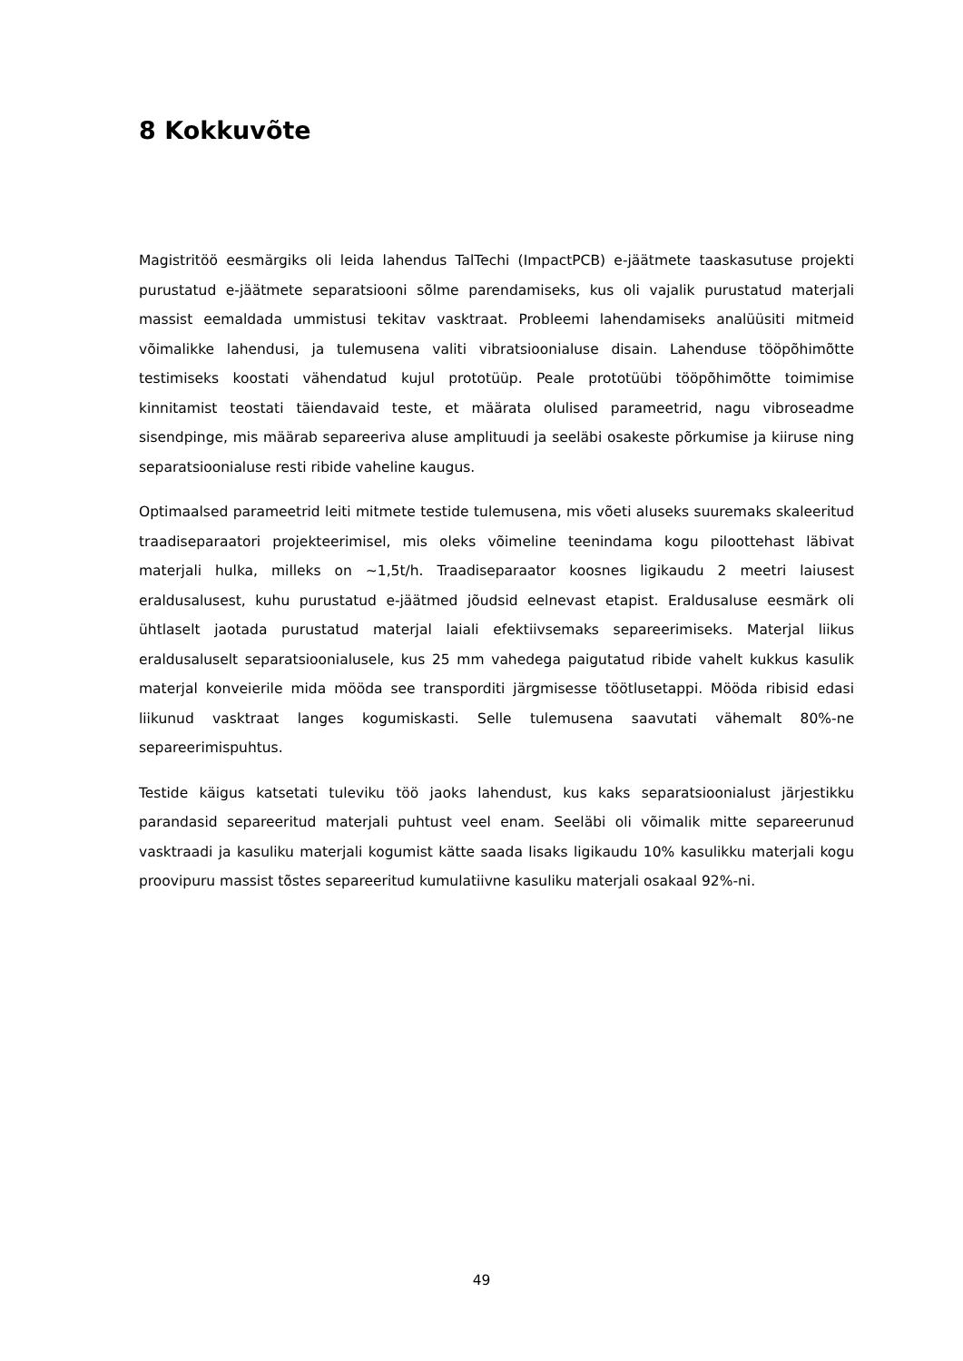8 Kokkuvõte
Magistritöö eesmärgiks oli leida lahendus TalTechi (ImpactPCB) e-jäätmete taaskasutuse projekti purustatud e-jäätmete separatsiooni sõlme parendamiseks, kus oli vajalik purustatud materjali massist eemaldada ummistusi tekitav vasktraat. Probleemi lahendamiseks analüüsiti mitmeid võimalikke lahendusi, ja tulemusena valiti vibratsioonialuse disain. Lahenduse tööpõhimõtte testimiseks koostati vähendatud kujul prototüüp. Peale prototüübi tööpõhimõtte toimimise kinnitamist teostati täiendavaid teste, et määrata olulised parameetrid, nagu vibroseadme sisendpinge, mis määrab separeeriva aluse amplituudi ja seeläbi osakeste põrkumise ja kiiruse ning separatsioonialuse resti ribide vaheline kaugus.
Optimaalsed parameetrid leiti mitmete testide tulemusena, mis võeti aluseks suuremaks skaleeritud traadiseparaatori projekteerimisel, mis oleks võimeline teenindama kogu piloottehast läbivat materjali hulka, milleks on ~1,5t/h. Traadiseparaator koosnes ligikaudu 2 meetri laiusest eraldusalusest, kuhu purustatud e-jäätmed jõudsid eelnevast etapist. Eraldusaluse eesmärk oli ühtlaselt jaotada purustatud materjal laiali efektiivsemaks separeerimiseks. Materjal liikus eraldusaluselt separatsioonialusele, kus 25 mm vahedega paigutatud ribide vahelt kukkus kasulik materjal konveierile mida mööda see transporditi järgmisesse töötlusetappi. Mööda ribisid edasi liikunud vasktraat langes kogumiskasti. Selle tulemusena saavutati vähemalt 80%-ne separeerimispuhtus.
Testide käigus katsetati tuleviku töö jaoks lahendust, kus kaks separatsioonialust järjestikku parandasid separeeritud materjali puhtust veel enam. Seeläbi oli võimalik mitte separeerunud vasktraadi ja kasuliku materjali kogumist kätte saada lisaks ligikaudu 10% kasulikku materjali kogu proovipuru massist tõstes separeeritud kumulatiivne kasuliku materjali osakaal 92%-ni.
49